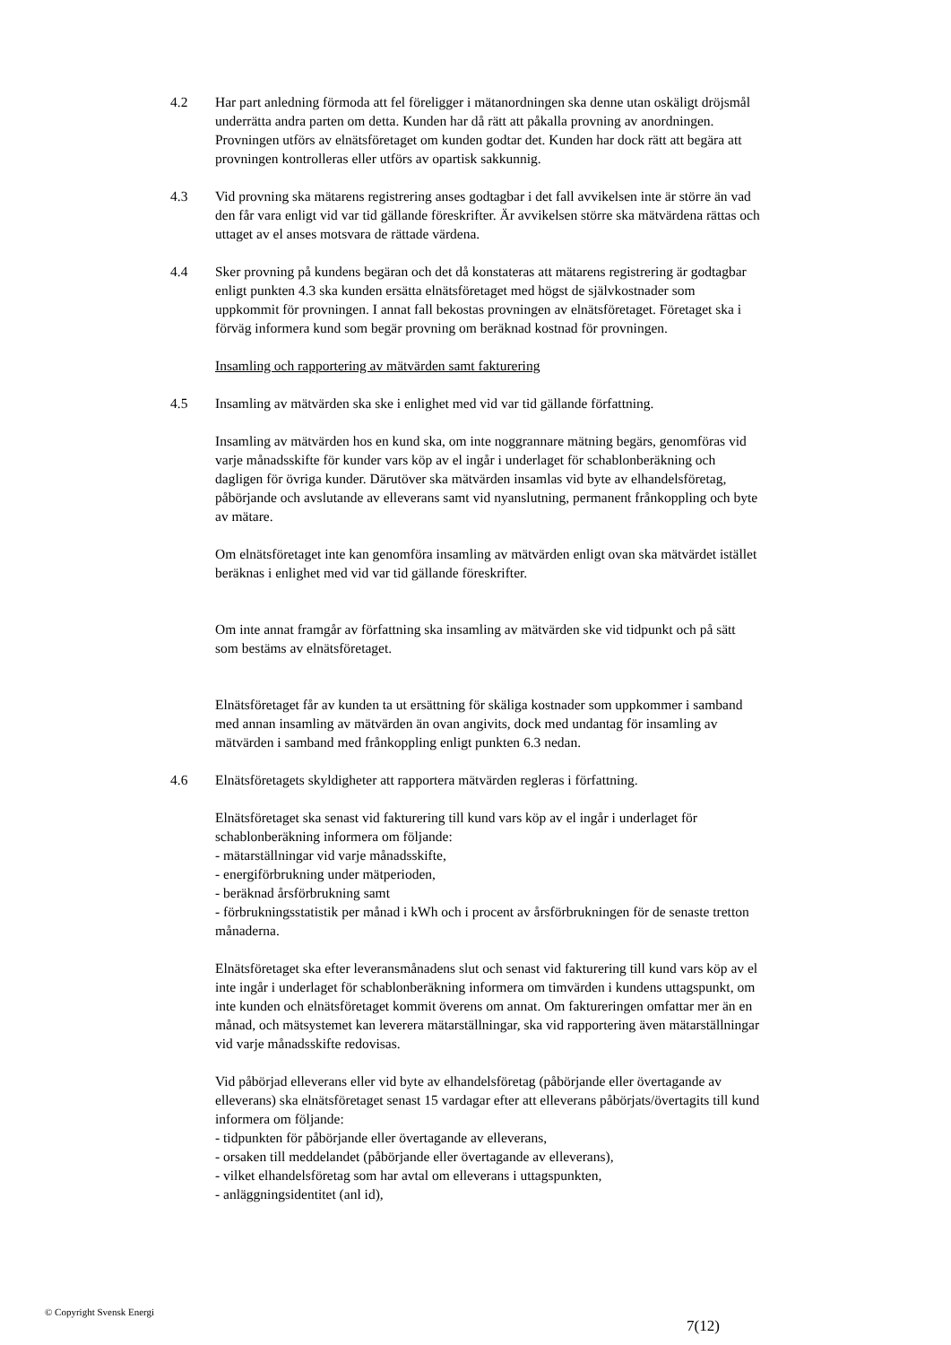4.2 Har part anledning förmoda att fel föreligger i mätanordningen ska denne utan oskäligt dröjsmål underrätta andra parten om detta. Kunden har då rätt att påkalla provning av anordningen. Provningen utförs av elnätsföretaget om kunden godtar det. Kunden har dock rätt att begära att provningen kontrolleras eller utförs av opartisk sakkunnig.
4.3 Vid provning ska mätarens registrering anses godtagbar i det fall avvikelsen inte är större än vad den får vara enligt vid var tid gällande föreskrifter. Är avvikelsen större ska mätvärdena rättas och uttaget av el anses motsvara de rättade värdena.
4.4 Sker provning på kundens begäran och det då konstateras att mätarens registrering är godtagbar enligt punkten 4.3 ska kunden ersätta elnätsföretaget med högst de självkostnader som uppkommit för provningen. I annat fall bekostas provningen av elnätsföretaget. Företaget ska i förväg informera kund som begär provning om beräknad kostnad för provningen.
Insamling och rapportering av mätvärden samt fakturering
4.5 Insamling av mätvärden ska ske i enlighet med vid var tid gällande författning.
Insamling av mätvärden hos en kund ska, om inte noggrannare mätning begärs, genomföras vid varje månadsskifte för kunder vars köp av el ingår i underlaget för schablonberäkning och dagligen för övriga kunder. Därutöver ska mätvärden insamlas vid byte av elhandelsföretag, påbörjande och avslutande av elleverans samt vid nyanslutning, permanent frånkoppling och byte av mätare.
Om elnätsföretaget inte kan genomföra insamling av mätvärden enligt ovan ska mätvärdet istället beräknas i enlighet med vid var tid gällande föreskrifter.
Om inte annat framgår av författning ska insamling av mätvärden ske vid tidpunkt och på sätt som bestäms av elnätsföretaget.
Elnätsföretaget får av kunden ta ut ersättning för skäliga kostnader som uppkommer i samband med annan insamling av mätvärden än ovan angivits, dock med undantag för insamling av mätvärden i samband med frånkoppling enligt punkten 6.3 nedan.
4.6 Elnätsföretagets skyldigheter att rapportera mätvärden regleras i författning.
Elnätsföretaget ska senast vid fakturering till kund vars köp av el ingår i underlaget för schablonberäkning informera om följande:
- mätarställningar vid varje månadsskifte,
- energiförbrukning under mätperioden,
- beräknad årsförbrukning samt
- förbrukningsstatistik per månad i kWh och i procent av årsförbrukningen för de senaste tretton månaderna.
Elnätsföretaget ska efter leveransmånadens slut och senast vid fakturering till kund vars köp av el inte ingår i underlaget för schablonberäkning informera om timvärden i kundens uttagspunkt, om inte kunden och elnätsföretaget kommit överens om annat. Om faktureringen omfattar mer än en månad, och mätsystemet kan leverera mätarställningar, ska vid rapportering även mätarställningar vid varje månadsskifte redovisas.
Vid påbörjad elleverans eller vid byte av elhandelsföretag (påbörjande eller övertagande av elleverans) ska elnätsföretaget senast 15 vardagar efter att elleverans påbörjats/övertagits till kund informera om följande:
- tidpunkten för påbörjande eller övertagande av elleverans,
- orsaken till meddelandet (påbörjande eller övertagande av elleverans),
- vilket elhandelsföretag som har avtal om elleverans i uttagspunkten,
- anläggningsidentitet (anl id),
© Copyright Svensk Energi
7(12)